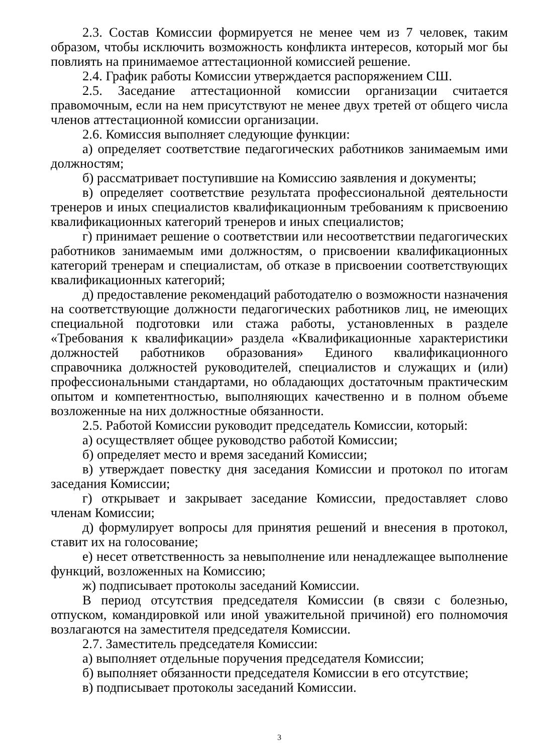2.3. Состав Комиссии формируется не менее чем из 7 человек, таким образом, чтобы исключить возможность конфликта интересов, который мог бы повлиять на принимаемое аттестационной комиссией решение.
2.4. График работы Комиссии утверждается распоряжением СШ.
2.5. Заседание аттестационной комиссии организации считается правомочным, если на нем присутствуют не менее двух третей от общего числа членов аттестационной комиссии организации.
2.6. Комиссия выполняет следующие функции:
а) определяет соответствие педагогических работников занимаемым ими должностям;
б) рассматривает поступившие на Комиссию заявления и документы;
в) определяет соответствие результата профессиональной деятельности тренеров и иных специалистов квалификационным требованиям к присвоению квалификационных категорий тренеров и иных специалистов;
г) принимает решение о соответствии или несоответствии педагогических работников занимаемым ими должностям, о присвоении квалификационных категорий тренерам и специалистам, об отказе в присвоении соответствующих квалификационных категорий;
д) предоставление рекомендаций работодателю о возможности назначения на соответствующие должности педагогических работников лиц, не имеющих специальной подготовки или стажа работы, установленных в разделе «Требования к квалификации» раздела «Квалификационные характеристики должностей работников образования» Единого квалификационного справочника должностей руководителей, специалистов и служащих и (или) профессиональными стандартами, но обладающих достаточным практическим опытом и компетентностью, выполняющих качественно и в полном объеме возложенные на них должностные обязанности.
2.5. Работой Комиссии руководит председатель Комиссии, который:
а) осуществляет общее руководство работой Комиссии;
б) определяет место и время заседаний Комиссии;
в) утверждает повестку дня заседания Комиссии и протокол по итогам заседания Комиссии;
г) открывает и закрывает заседание Комиссии, предоставляет слово членам Комиссии;
д) формулирует вопросы для принятия решений и внесения в протокол, ставит их на голосование;
е) несет ответственность за невыполнение или ненадлежащее выполнение функций, возложенных на Комиссию;
ж) подписывает протоколы заседаний Комиссии.
В период отсутствия председателя Комиссии (в связи с болезнью, отпуском, командировкой или иной уважительной причиной) его полномочия возлагаются на заместителя председателя Комиссии.
2.7. Заместитель председателя Комиссии:
а) выполняет отдельные поручения председателя Комиссии;
б) выполняет обязанности председателя Комиссии в его отсутствие;
в) подписывает протоколы заседаний Комиссии.
3